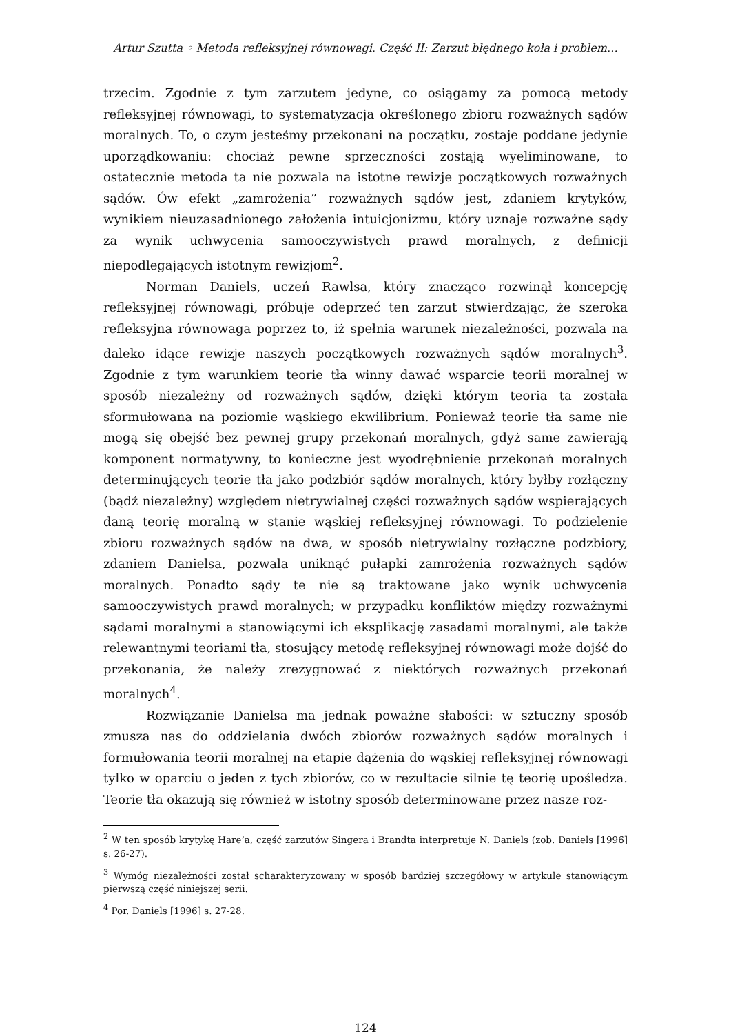Artur Szutta ◦ Metoda refleksyjnej równowagi. Część II: Zarzut błędnego koła i problem…
trzecim. Zgodnie z tym zarzutem jedyne, co osiągamy za pomocą metody refleksyjnej równowagi, to systematyzacja określonego zbioru rozważnych sądów moralnych. To, o czym jesteśmy przekonani na początku, zostaje poddane jedynie uporządkowaniu: chociaż pewne sprzeczności zostają wyeliminowane, to ostatecznie metoda ta nie pozwala na istotne rewizje początkowych rozważnych sądów. Ów efekt „zamrożenia” rozważnych sądów jest, zdaniem krytyków, wynikiem nieuzasadnionego założenia intuicjonizmu, który uznaje rozważne sądy za wynik uchwycenia samooczywistych prawd moralnych, z definicji niepodlegających istotnym rewizjom<sup>2</sup>.
Norman Daniels, uczeń Rawlsa, który znacząco rozwinął koncepcję refleksyjnej równowagi, próbuje odeprzeć ten zarzut stwierdzając, że szeroka refleksyjna równowaga poprzez to, iż spełnia warunek niezależności, pozwala na daleko idące rewizje naszych początkowych rozważnych sądów moralnych<sup>3</sup>. Zgodnie z tym warunkiem teorie tła winny dawać wsparcie teorii moralnej w sposób niezależny od rozważnych sądów, dzięki którym teoria ta została sformułowana na poziomie wąskiego ekwilibrium. Ponieważ teorie tła same nie mogą się obejść bez pewnej grupy przekonań moralnych, gdyż same zawierają komponent normatywny, to konieczne jest wyodrębnienie przekonań moralnych determinujących teorie tła jako podzbiór sądów moralnych, który byłby rozłączny (bądź niezależny) względem nietrywialnej części rozważnych sądów wspierających daną teorię moralną w stanie wąskiej refleksyjnej równowagi. To podzielenie zbioru rozważnych sądów na dwa, w sposób nietrywialny rozłączne podzbiory, zdaniem Danielsa, pozwala uniknąć pułapki zamrożenia rozważnych sądów moralnych. Ponadto sądy te nie są traktowane jako wynik uchwycenia samooczywistych prawd moralnych; w przypadku konfliktów między rozważnymi sądami moralnymi a stanowiącymi ich eksplikację zasadami moralnymi, ale także relewantnymi teoriami tła, stosujący metodę refleksyjnej równowagi może dojść do przekonania, że należy zrezygnować z niektórych rozważnych przekonań moralnych<sup>4</sup>.
Rozwiązanie Danielsa ma jednak poważne słabości: w sztuczny sposób zmusza nas do oddzielania dwóch zbiorów rozważnych sądów moralnych i formułowania teorii moralnej na etapie dążenia do wąskiej refleksyjnej równowagi tylko w oparciu o jeden z tych zbiorów, co w rezultacie silnie tę teorię upośledza. Teorie tła okazują się również w istotny sposób determinowane przez nasze roz-
<sup>2</sup> W ten sposób krytykę Hare’a, część zarzutów Singera i Brandta interpretuje N. Daniels (zob. Daniels [1996] s. 26-27).
<sup>3</sup> Wymóg niezależności został scharakteryzowany w sposób bardziej szczegółowy w artykule stanowiącym pierwszą część niniejszej serii.
<sup>4</sup> Por. Daniels [1996] s. 27-28.
124